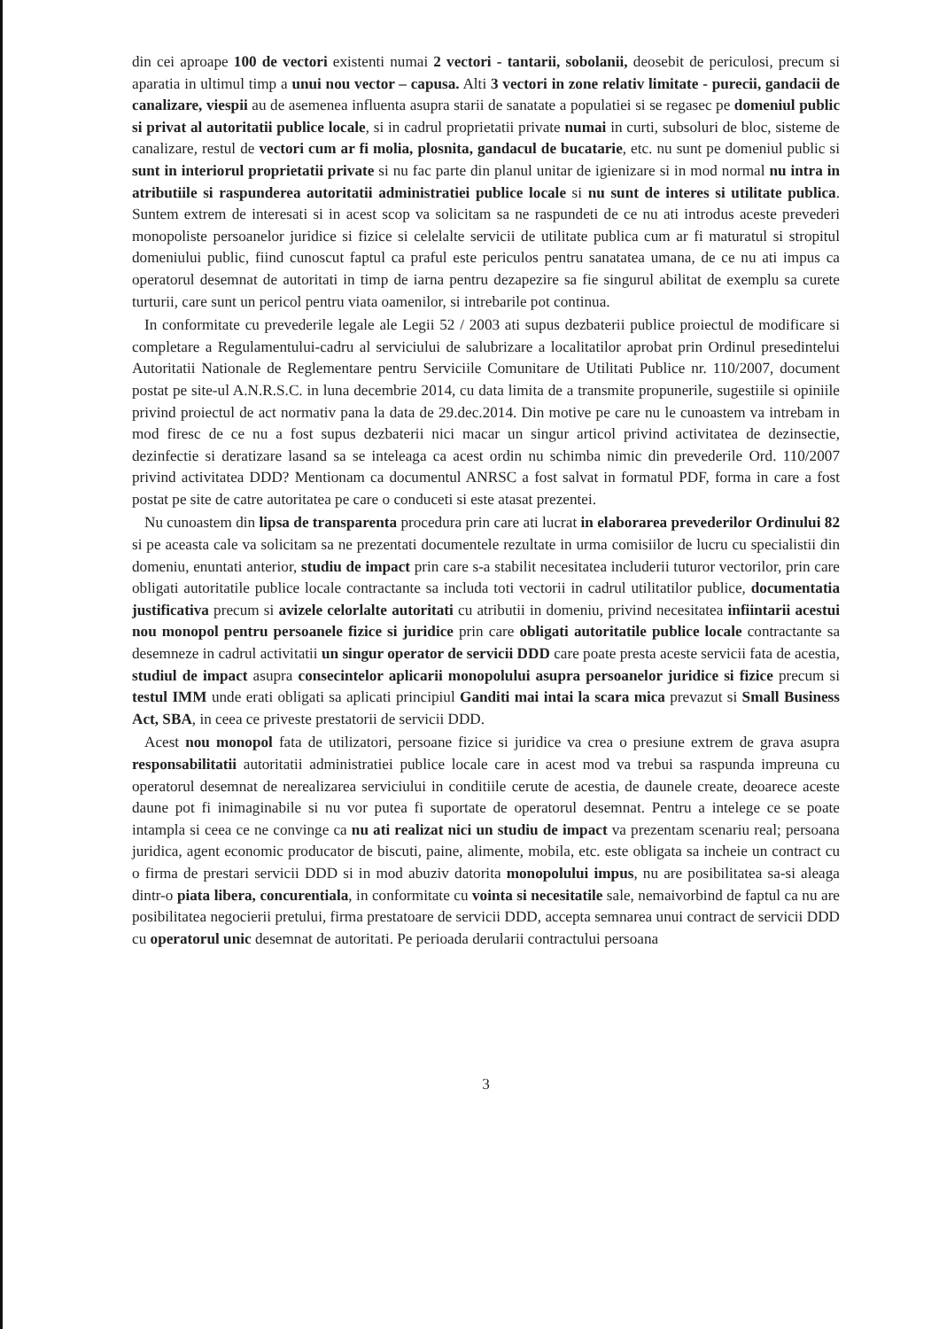din cei aproape 100 de vectori existenti numai 2 vectori - tantarii, sobolanii, deosebit de periculosi, precum si aparatia in ultimul timp a unui nou vector – capusa. Alti 3 vectori in zone relativ limitate - purecii, gandacii de canalizare, viespii au de asemenea influenta asupra starii de sanatate a populatiei si se regasec pe domeniul public si privat al autoritatii publice locale, si in cadrul proprietatii private numai in curti, subsoluri de bloc, sisteme de canalizare, restul de vectori cum ar fi molia, plosnita, gandacul de bucatarie, etc. nu sunt pe domeniul public si sunt in interiorul proprietatii private si nu fac parte din planul unitar de igienizare si in mod normal nu intra in atributiile si raspunderea autoritatii administratiei publice locale si nu sunt de interes si utilitate publica. Suntem extrem de interesati si in acest scop va solicitam sa ne raspundeti de ce nu ati introdus aceste prevederi monopoliste persoanelor juridice si fizice si celelalte servicii de utilitate publica cum ar fi maturatul si stropitul domeniului public, fiind cunoscut faptul ca praful este periculos pentru sanatatea umana, de ce nu ati impus ca operatorul desemnat de autoritati in timp de iarna pentru dezapezire sa fie singurul abilitat de exemplu sa curete turturii, care sunt un pericol pentru viata oamenilor, si intrebarile pot continua.
In conformitate cu prevederile legale ale Legii 52 / 2003 ati supus dezbaterii publice proiectul de modificare si completare a Regulamentului-cadru al serviciului de salubrizare a localitatilor aprobat prin Ordinul presedintelui Autoritatii Nationale de Reglementare pentru Serviciile Comunitare de Utilitati Publice nr. 110/2007, document postat pe site-ul A.N.R.S.C. in luna decembrie 2014, cu data limita de a transmite propunerile, sugestiile si opiniile privind proiectul de act normativ pana la data de 29.dec.2014. Din motive pe care nu le cunoastem va intrebam in mod firesc de ce nu a fost supus dezbaterii nici macar un singur articol privind activitatea de dezinsectie, dezinfectie si deratizare lasand sa se inteleaga ca acest ordin nu schimba nimic din prevederile Ord. 110/2007 privind activitatea DDD? Mentionam ca documentul ANRSC a fost salvat in formatul PDF, forma in care a fost postat pe site de catre autoritatea pe care o conduceti si este atasat prezentei.
Nu cunoastem din lipsa de transparenta procedura prin care ati lucrat in elaborarea prevederilor Ordinului 82 si pe aceasta cale va solicitam sa ne prezentati documentele rezultate in urma comisiilor de lucru cu specialistii din domeniu, enuntati anterior, studiu de impact prin care s-a stabilit necesitatea includerii tuturor vectorilor, prin care obligati autoritatile publice locale contractante sa includa toti vectorii in cadrul utilitatilor publice, documentatia justificativa precum si avizele celorlalte autoritati cu atributii in domeniu, privind necesitatea infiintarii acestui nou monopol pentru persoanele fizice si juridice prin care obligati autoritatile publice locale contractante sa desemneze in cadrul activitatii un singur operator de servicii DDD care poate presta aceste servicii fata de acestia, studiul de impact asupra consecintelor aplicarii monopolului asupra persoanelor juridice si fizice precum si testul IMM unde erati obligati sa aplicati principiul Ganditi mai intai la scara mica prevazut si Small Business Act, SBA, in ceea ce priveste prestatorii de servicii DDD.
Acest nou monopol fata de utilizatori, persoane fizice si juridice va crea o presiune extrem de grava asupra responsabilitatii autoritatii administratiei publice locale care in acest mod va trebui sa raspunda impreuna cu operatorul desemnat de nerealizarea serviciului in conditiile cerute de acestia, de daunele create, deoarece aceste daune pot fi inimaginabile si nu vor putea fi suportate de operatorul desemnat. Pentru a intelege ce se poate intampla si ceea ce ne convinge ca nu ati realizat nici un studiu de impact va prezentam scenariu real; persoana juridica, agent economic producator de biscuti, paine, alimente, mobila, etc. este obligata sa incheie un contract cu o firma de prestari servicii DDD si in mod abuziv datorita monopolului impus, nu are posibilitatea sa-si aleaga dintr-o piata libera, concurentiala, in conformitate cu vointa si necesitatile sale, nemaivorbind de faptul ca nu are posibilitatea negocierii pretului, firma prestatoare de servicii DDD, accepta semnarea unui contract de servicii DDD cu operatorul unic desemnat de autoritati. Pe perioada derularii contractului persoana
3